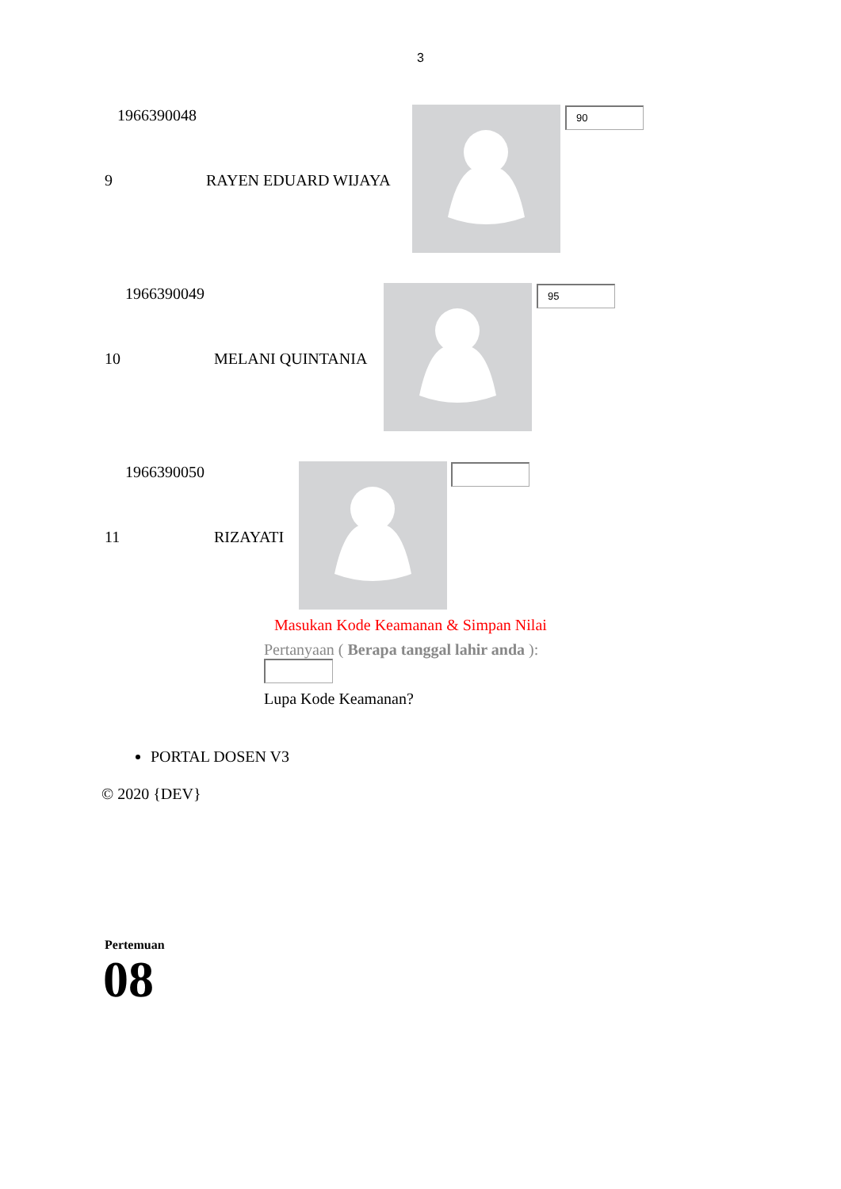3
1966390048
9 RAYEN EDUARD WIJAYA
90
1966390049
10 MELANI QUINTANIA
95
1966390050
11 RIZAYATI
Masukan Kode Keamanan & Simpan Nilai
Pertanyaan ( Berapa tanggal lahir anda ):
Lupa Kode Keamanan?
PORTAL DOSEN V3
© 2020 {DEV}
Pertemuan
08